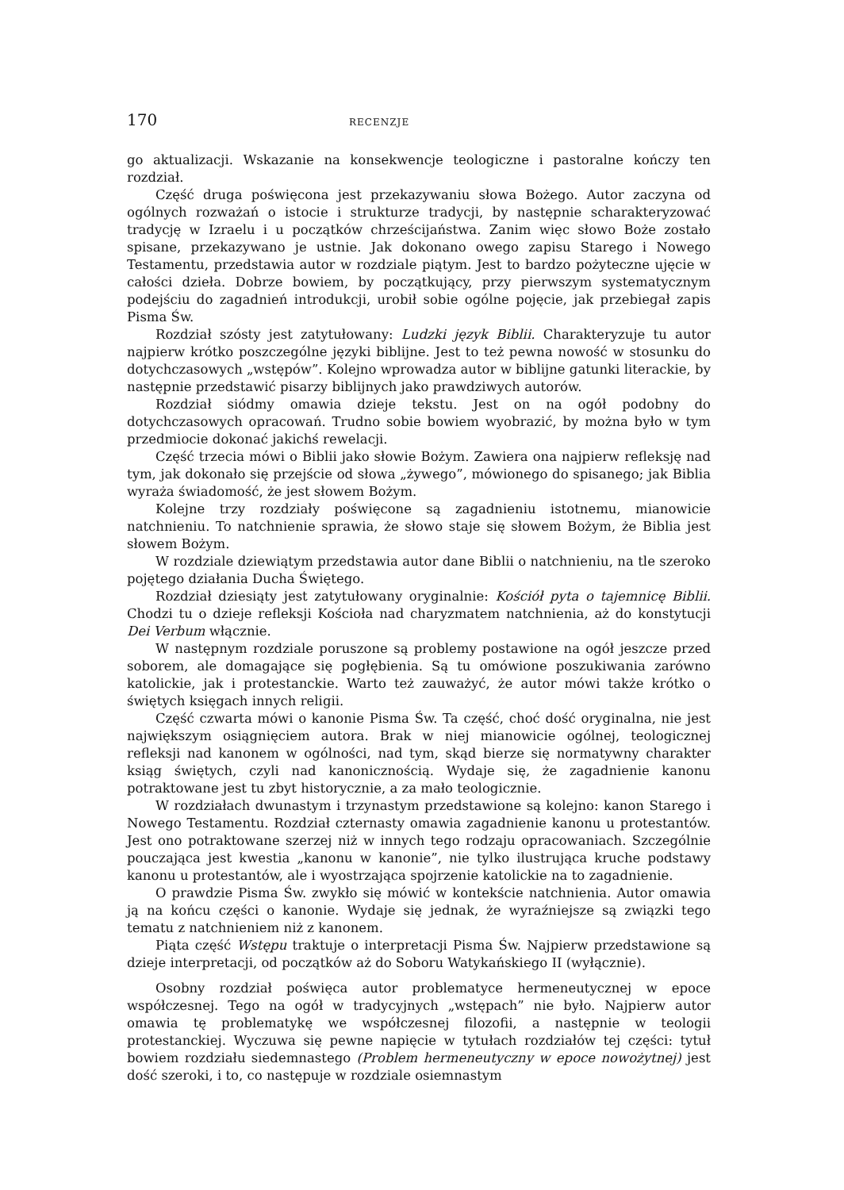170 RECENZJE
go aktualizacji. Wskazanie na konsekwencje teologiczne i pastoralne kończy ten rozdział.
Część druga poświęcona jest przekazywaniu słowa Bożego. Autor zaczyna od ogólnych rozważań o istocie i strukturze tradycji, by następnie scharakteryzować tradycję w Izraelu i u początków chrześcijaństwa. Zanim więc słowo Boże zostało spisane, przekazywano je ustnie. Jak dokonano owego zapisu Starego i Nowego Testamentu, przedstawia autor w rozdziale piątym. Jest to bardzo pożyteczne ujęcie w całości dzieła. Dobrze bowiem, by początkujący, przy pierwszym systematycznym podejściu do zagadnień introdukcji, urobił sobie ogólne pojęcie, jak przebiegał zapis Pisma Św.
Rozdział szósty jest zatytułowany: Ludzki język Biblii. Charakteryzuje tu autor najpierw krótko poszczególne języki biblijne. Jest to też pewna nowość w stosunku do dotychczasowych „wstępów”. Kolejno wprowadza autor w biblijne gatunki literackie, by następnie przedstawić pisarzy biblijnych jako prawdziwych autorów.
Rozdział siódmy omawia dzieje tekstu. Jest on na ogół podobny do dotychczasowych opracowań. Trudno sobie bowiem wyobrazić, by można było w tym przedmiocie dokonać jakichś rewelacji.
Część trzecia mówi o Biblii jako słowie Bożym. Zawiera ona najpierw refleksję nad tym, jak dokonało się przejście od słowa „żywego”, mówionego do spisanego; jak Biblia wyraża świadomość, że jest słowem Bożym.
Kolejne trzy rozdziały poświęcone są zagadnieniu istotnemu, mianowicie natchnieniu. To natchnienie sprawia, że słowo staje się słowem Bożym, że Biblia jest słowem Bożym.
W rozdziale dziewiątym przedstawia autor dane Biblii o natchnieniu, na tle szeroko pojętego działania Ducha Świętego.
Rozdział dziesiąty jest zatytułowany oryginalnie: Kościół pyta o tajemnicę Biblii. Chodzi tu o dzieje refleksji Kościoła nad charyzmatem natchnienia, aż do konstytucji Dei Verbum włącznie.
W następnym rozdziale poruszone są problemy postawione na ogół jeszcze przed soborem, ale domagające się pogłębienia. Są tu omówione poszukiwania zarówno katolickie, jak i protestanckie. Warto też zauważyć, że autor mówi także krótko o świętych księgach innych religii.
Część czwarta mówi o kanonie Pisma Św. Ta część, choć dość oryginalna, nie jest największym osiągnięciem autora. Brak w niej mianowicie ogólnej, teologicznej refleksji nad kanonem w ogólności, nad tym, skąd bierze się normatywny charakter ksiąg świętych, czyli nad kanonicznością. Wydaje się, że zagadnienie kanonu potraktowane jest tu zbyt historycznie, a za mało teologicznie.
W rozdziałach dwunastym i trzynastym przedstawione są kolejno: kanon Starego i Nowego Testamentu. Rozdział czternasty omawia zagadnienie kanonu u protestantów. Jest ono potraktowane szerzej niż w innych tego rodzaju opracowaniach. Szczególnie pouczająca jest kwestia „kanonu w kanonie”, nie tylko ilustrująca kruche podstawy kanonu u protestantów, ale i wyostrzająca spojrzenie katolickie na to zagadnienie.
O prawdzie Pisma Św. zwykło się mówić w kontekście natchnienia. Autor omawia ją na końcu części o kanonie. Wydaje się jednak, że wyraźniejsze są związki tego tematu z natchnieniem niż z kanonem.
Piąta część Wstępu traktuje o interpretacji Pisma Św. Najpierw przedstawione są dzieje interpretacji, od początków aż do Soboru Watykańskiego II (wyłącznie).
Osobny rozdział poświęca autor problematyce hermeneutycznej w epoce współczesnej. Tego na ogół w tradycyjnych „wstępach” nie było. Najpierw autor omawia tę problematykę we współczesnej filozofii, a następnie w teologii protestanckiej. Wyczuwa się pewne napięcie w tytułach rozdziałów tej części: tytuł bowiem rozdziału siedemnastego (Problem hermeneutyczny w epoce nowożytnej) jest dość szeroki, i to, co następuje w rozdziale osiemnastym